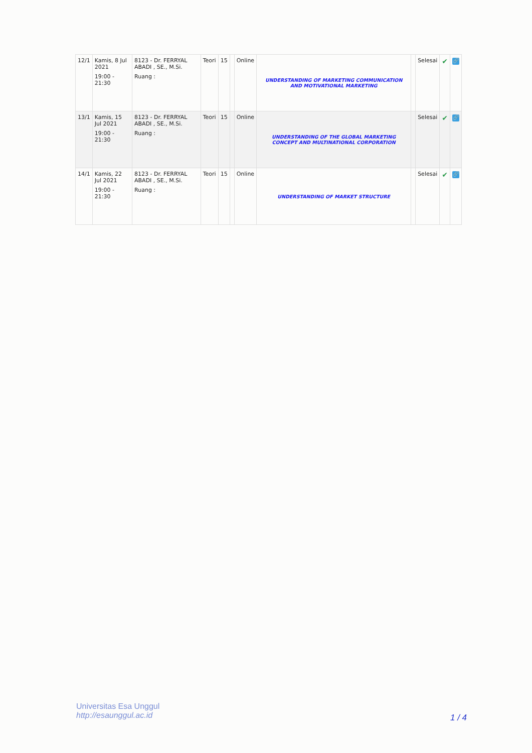| 12/1 | Kamis, 8 Jul 2021 19:00 - 21:30 | 8123 - Dr. FERRYAL ABADI , SE., M.Si. Ruang : | Teori | 15 | | Online | UNDERSTANDING OF MARKETING COMMUNICATION AND MOTIVATIONAL MARKETING | | Selesai | ✔ | 🔗 |
| 13/1 | Kamis, 15 Jul 2021 19:00 - 21:30 | 8123 - Dr. FERRYAL ABADI , SE., M.Si. Ruang : | Teori | 15 | | Online | UNDERSTANDING OF THE GLOBAL MARKETING CONCEPT AND MULTINATIONAL CORPORATION | | Selesai | ✔ | 🔗 |
| 14/1 | Kamis, 22 Jul 2021 19:00 - 21:30 | 8123 - Dr. FERRYAL ABADI , SE., M.Si. Ruang : | Teori | 15 | | Online | UNDERSTANDING OF MARKET STRUCTURE | | Selesai | ✔ | 🔗 |
Universitas Esa Unggul
http://esaunggul.ac.id
1 / 4